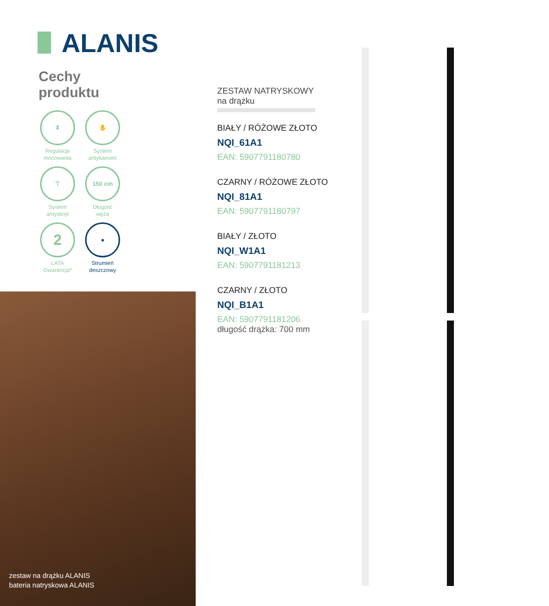ALANIS
Cechy
produktu
⇕
Regulacja
mocowania
✋
System
antykamień
⊤
System
antyskręt
150 cm
Długość
węża
2
LATA
Gwarancja*
●
Strumień
deszczowy
zestaw na drążku ALANIS
bateria natryskowa ALANIS
ZESTAW NATRYSKOWY
na drążku
BIAŁY / RÓŻOWE ZŁOTO
NQI_61A1
EAN: 5907791180780
CZARNY / RÓŻOWE ZŁOTO
NQI_81A1
EAN: 5907791180797
BIAŁY / ZŁOTO
NQI_W1A1
EAN: 5907791181213
CZARNY / ZŁOTO
NQI_B1A1
EAN: 5907791181206
długość drążka: 700 mm